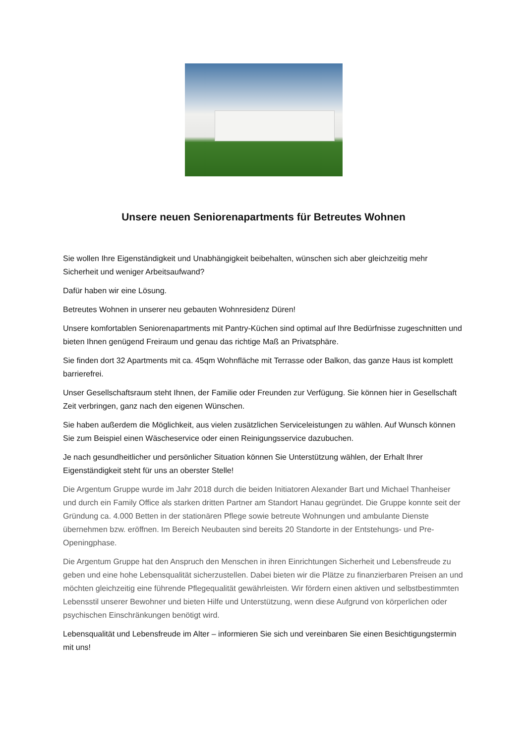Unsere neuen Seniorenapartments für Betreutes Wohnen
Sie wollen Ihre Eigenständigkeit und Unabhängigkeit beibehalten, wünschen sich aber gleichzeitig mehr Sicherheit und weniger Arbeitsaufwand?
Dafür haben wir eine Lösung.
Betreutes Wohnen in unserer neu gebauten Wohnresidenz Düren!
Unsere komfortablen Seniorenapartments mit Pantry-Küchen sind optimal auf Ihre Bedürfnisse zugeschnitten und bieten Ihnen genügend Freiraum und genau das richtige Maß an Privatsphäre.
Sie finden dort 32 Apartments mit ca. 45qm Wohnfläche mit Terrasse oder Balkon, das ganze Haus ist komplett barrierefrei.
Unser Gesellschaftsraum steht Ihnen, der Familie oder Freunden zur Verfügung. Sie können hier in Gesellschaft Zeit verbringen, ganz nach den eigenen Wünschen.
Sie haben außerdem die Möglichkeit, aus vielen zusätzlichen Serviceleistungen zu wählen. Auf Wunsch können Sie zum Beispiel einen Wäscheservice oder einen Reinigungsservice dazubuchen.
Je nach gesundheitlicher und persönlicher Situation können Sie Unterstützung wählen, der Erhalt Ihrer Eigenständigkeit steht für uns an oberster Stelle!
Die Argentum Gruppe wurde im Jahr 2018 durch die beiden Initiatoren Alexander Bart und Michael Thanheiser und durch ein Family Office als starken dritten Partner am Standort Hanau gegründet. Die Gruppe konnte seit der Gründung ca. 4.000 Betten in der stationären Pflege sowie betreute Wohnungen und ambulante Dienste übernehmen bzw. eröffnen. Im Bereich Neubauten sind bereits 20 Standorte in der Entstehungs- und Pre-Openingphase.
Die Argentum Gruppe hat den Anspruch den Menschen in ihren Einrichtungen Sicherheit und Lebensfreude zu geben und eine hohe Lebensqualität sicherzustellen. Dabei bieten wir die Plätze zu finanzierbaren Preisen an und möchten gleichzeitig eine führende Pflegequalität gewährleisten. Wir fördern einen aktiven und selbstbestimmten Lebensstil unserer Bewohner und bieten Hilfe und Unterstützung, wenn diese Aufgrund von körperlichen oder psychischen Einschränkungen benötigt wird.
Lebensqualität und Lebensfreude im Alter – informieren Sie sich und vereinbaren Sie einen Besichtigungstermin mit uns!